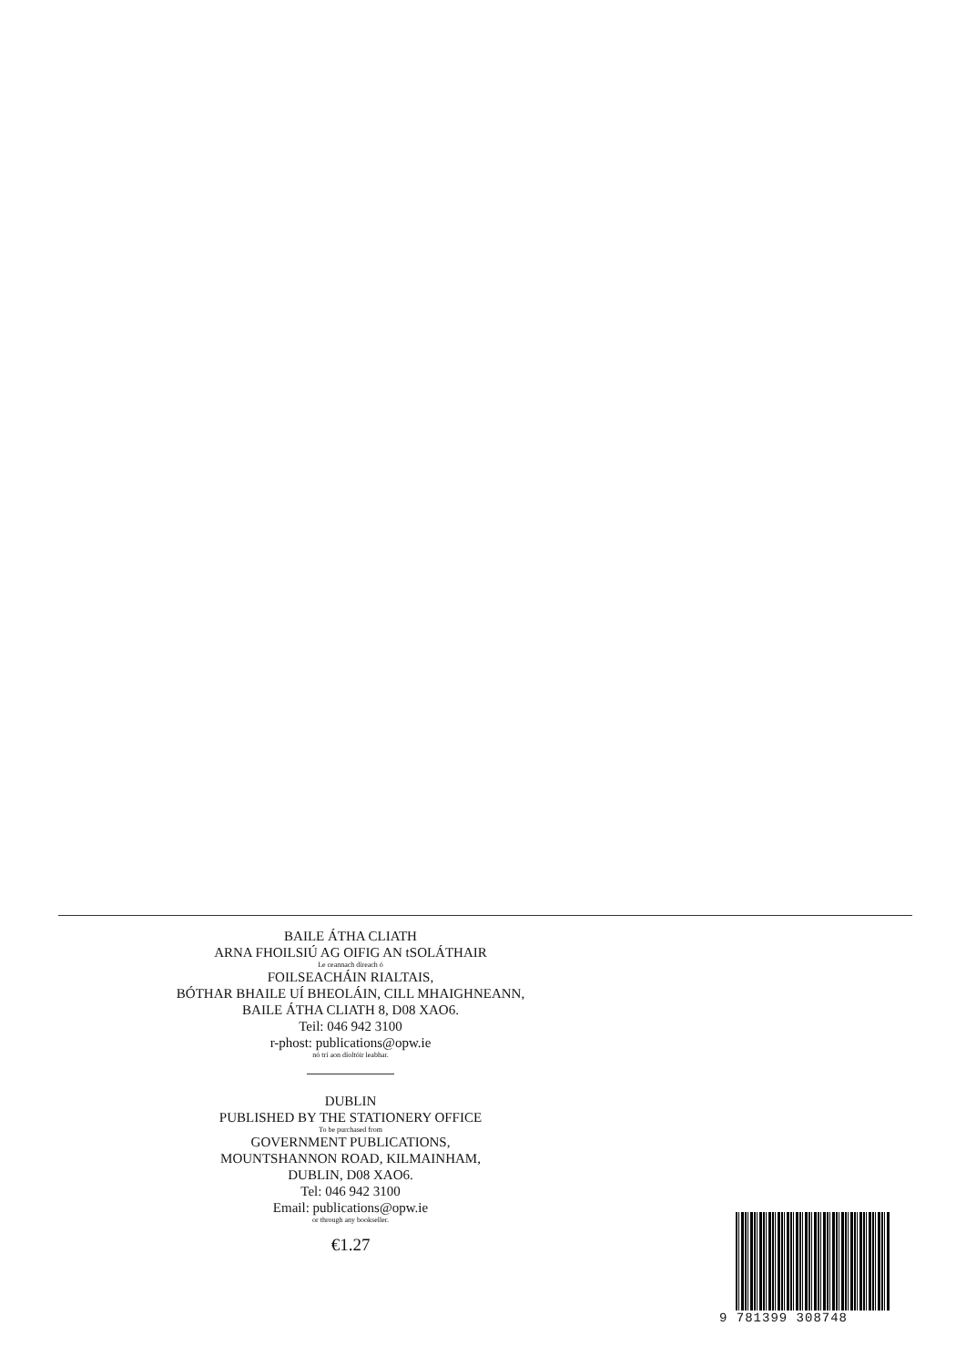BAILE ÁTHA CLIATH
ARNA FHOILSIÚ AG OIFIG AN tSOLÁTHAIR
Le ceannach díreach ó
FOILSEACHÁIN RIALTAIS,
BÓTHAR BHAILE UÍ BHEOLÁIN, CILL MHAIGHNEANN,
BAILE ÁTHA CLIATH 8, D08 XAO6.
Teil: 046 942 3100
r-phost: publications@opw.ie
nó trí aon díoltóir leabhar.
DUBLIN
PUBLISHED BY THE STATIONERY OFFICE
To be purchased from
GOVERNMENT PUBLICATIONS,
MOUNTSHANNON ROAD, KILMAINHAM,
DUBLIN, D08 XAO6.
Tel: 046 942 3100
Email: publications@opw.ie
or through any bookseller.
€1.27
9 781399 308748